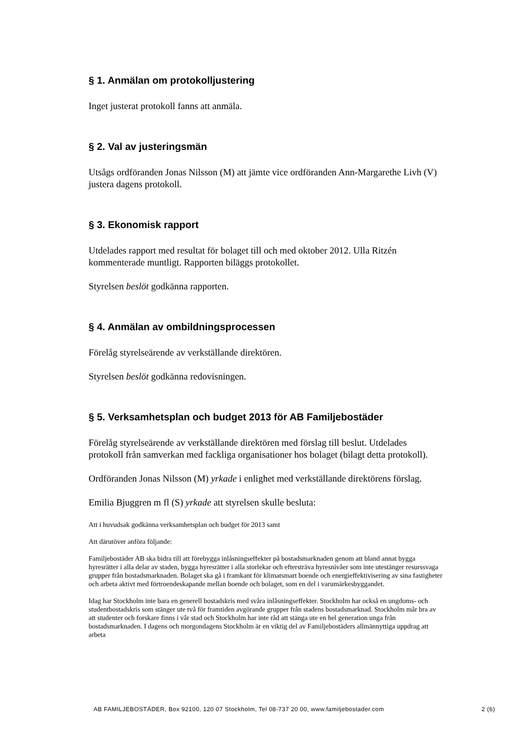§ 1. Anmälan om protokolljustering
Inget justerat protokoll fanns att anmäla.
§ 2. Val av justeringsmän
Utsågs ordföranden Jonas Nilsson (M) att jämte vice ordföranden Ann-Margarethe Livh (V) justera dagens protokoll.
§ 3. Ekonomisk rapport
Utdelades rapport med resultat för bolaget till och med oktober 2012. Ulla Ritzén kommenterade muntligt. Rapporten biläggs protokollet.
Styrelsen beslöt godkänna rapporten.
§ 4. Anmälan av ombildningsprocessen
Förelåg styrelseärende av verkställande direktören.
Styrelsen beslöt godkänna redovisningen.
§ 5. Verksamhetsplan och budget 2013 för AB Familjebostäder
Förelåg styrelseärende av verkställande direktören med förslag till beslut. Utdelades protokoll från samverkan med fackliga organisationer hos bolaget (bilagt detta protokoll).
Ordföranden Jonas Nilsson (M) yrkade i enlighet med verkställande direktörens förslag.
Emilia Bjuggren m fl (S) yrkade att styrelsen skulle besluta:
Att i huvudsak godkänna verksamhetsplan och budget för 2013 samt
Att därutöver anföra följande:
Familjebostäder AB ska bidra till att förebygga inlåsningseffekter på bostadsmarknaden genom att bland annat bygga hyresrätter i alla delar av staden, bygga hyresrätter i alla storlekar och eftersträva hyresnivåer som inte utestänger resurssvaga grupper från bostadsmarknaden. Bolaget ska gå i framkant för klimatsmart boende och energieffektivisering av sina fastigheter och arbeta aktivt med förtroendeskapande mellan boende och bolaget, som en del i varumärkesbyggandet.
Idag har Stockholm inte bara en generell bostadskris med svåra inlåsningseffekter. Stockholm har också en ungdoms- och studentbostadskris som stänger ute två för framtiden avgörande grupper från stadens bostadsmarknad. Stockholm mår bra av att studenter och forskare finns i vår stad och Stockholm har inte råd att stänga ute en hel generation unga från bostadsmarknaden. I dagens och morgondagens Stockholm är en viktig del av Familjebostäders allmännyttiga uppdrag att arbeta
AB FAMILJEBOSTÄDER, Box 92100, 120 07 Stockholm, Tel 08-737 20 00, www.familjebostader.com 2 (6)